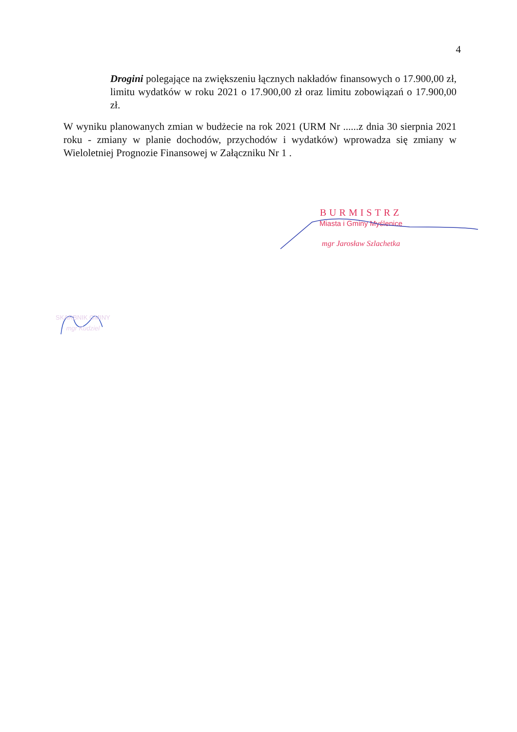4
Drogini polegające na zwiększeniu łącznych nakładów finansowych o 17.900,00 zł, limitu wydatków w roku 2021 o 17.900,00 zł oraz limitu zobowiązań o 17.900,00 zł.
W wyniku planowanych zmian w budżecie na rok 2021 (URM Nr ......z dnia 30 sierpnia 2021 roku - zmiany w planie dochodów, przychodów i wydatków) wprowadza się zmiany w Wieloletniej Prognozie Finansowej w Załączniku Nr 1 .
BURMISTRZ
Miasta i Gminy Myślenice
mgr Jarosław Szlachetka
SKARBNIK GMINY
mgr Kudziel